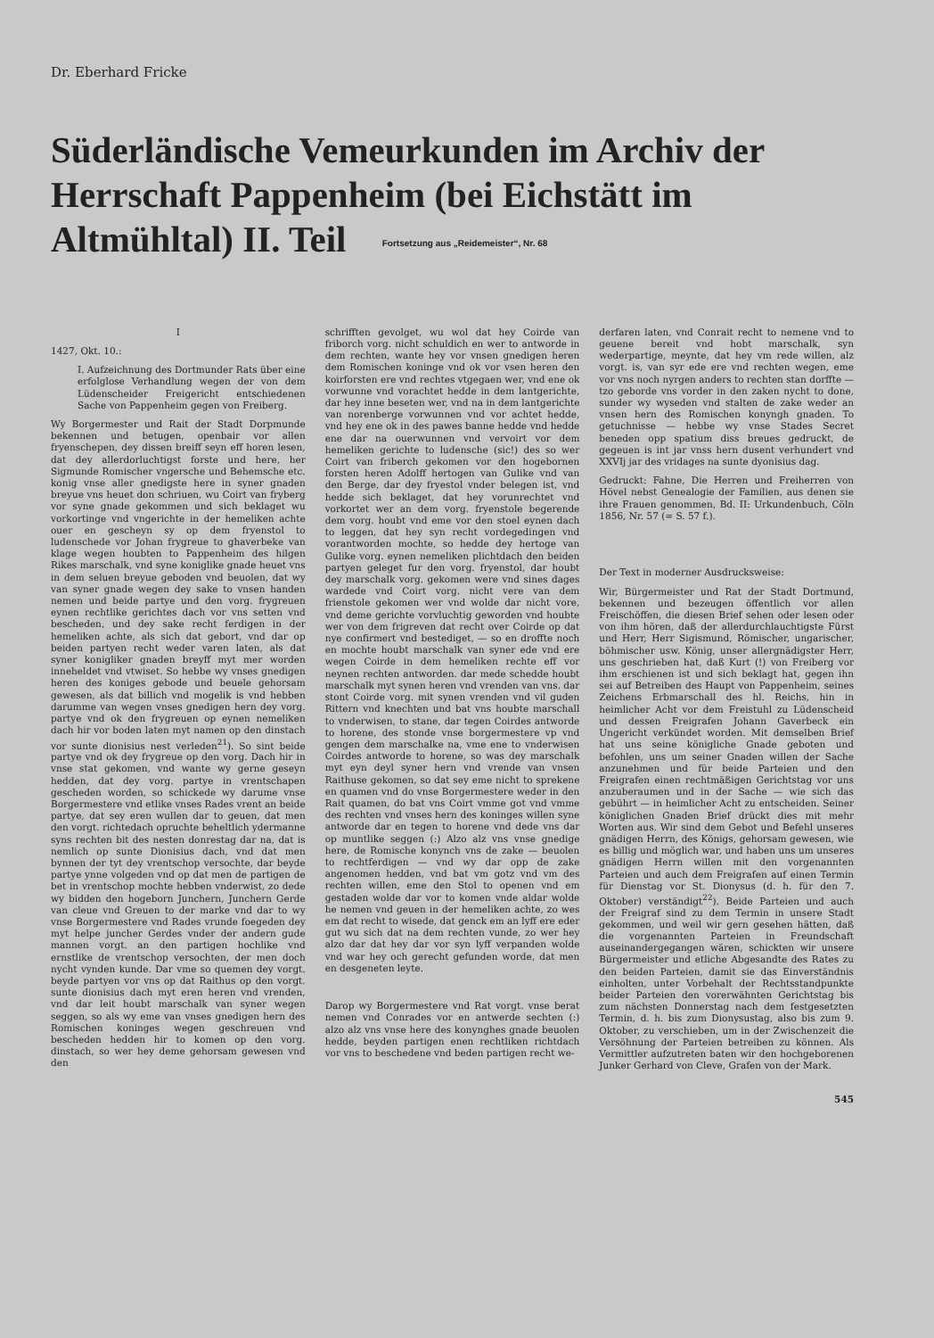Dr. Eberhard Fricke
Süderländische Vemeurkunden im Archiv der Herrschaft Pappenheim (bei Eichstätt im Altmühltal) II. Teil Fortsetzung aus „Reidemeister“, Nr. 68
I
1427, Okt. 10.:
I. Aufzeichnung des Dortmunder Rats über eine erfolglose Verhandlung wegen der von dem Lüdenscheider Freigericht entschiedenen Sache von Pappenheim gegen von Freiberg.
Wy Borgermester und Rait der Stadt Dorpmunde bekennen und betugen, openbair vor allen fryenschepen, dey dissen breiff seyn eff horen lesen, dat dey allerdorluchtigst forste und here, her Sigmunde Romischer vngersche und Behemsche etc. konig vnse aller gnedigste here in syner gnaden breyue vns heuet don schriuen, wu Coirt van fryberg vor syne gnade gekommen und sich beklaget wu vorkortinge vnd vngerichte in der hemeliken achte ouer en gescheyn sy op dem fryenstol to ludenschede vor Johan frygreue to ghaverbeke van klage wegen houbten to Pappenheim des hilgen Rikes marschalk, vnd syne koniglike gnade heuet vns in dem seluen breyue geboden vnd beuolen, dat wy van syner gnade wegen dey sake to vnsen handen nemen und beide partye und den vorg. frygreuen eynen rechtlike gerichtes dach vor vns setten vnd bescheden, und dey sake recht ferdigen in der hemeliken achte, als sich dat gebort, vnd dar op beiden partyen recht weder varen laten, als dat syner konigliker gnaden breyff myt mer worden inneheldet vnd vtwiset. So hebbe wy vnses gnedigen heren des koniges gebode und beuele gehorsam gewesen, als dat billich vnd mogelik is vnd hebben darumme van wegen vnses gnedigen hern dey vorg. partye vnd ok den frygreuen op eynen nemeliken dach hir vor boden laten myt namen op den dinstach vor sunte dionisius nest verleden<sup>21</sup>). So sint beide partye vnd ok dey frygreue op den vorg. Dach hir in vnse stat gekomen, vnd wante wy gerne geseyn hedden, dat dey vorg. partye in vrentschapen gescheden worden, so schickede wy darume vnse Borgermestere vnd etlike vnses Rades vrent an beide partye, dat sey eren wullen dar to geuen, dat men den vorgt. richtedach opruchte beheltlich ydermanne syns rechten bit des nesten donrestag dar na, dat is nemlich op sunte Dionisius dach, vnd dat men bynnen der tyt dey vrentschop versochte, dar beyde partye ynne volgeden vnd op dat men de partigen de bet in vrentschop mochte hebben vnderwist, zo dede wy bidden den hogeborn Junchern, Junchern Gerde van cleue vnd Greuen to der marke vnd dar to wy vnse Borgermestere vnd Rades vrunde foegeden dey myt helpe juncher Gerdes vnder der andern gude mannen vorgt. an den partigen hochlike vnd ernstlike de vrentschop versochten, der men doch nycht vynden kunde. Dar vme so quemen dey vorgt. beyde partyen vor vns op dat Raithus op den vorgt. sunte dionisius dach myt eren heren vnd vrenden, vnd dar leit houbt marschalk van syner wegen seggen, so als wy eme van vnses gnedigen hern des Romischen koninges wegen geschreuen vnd bescheden hedden hir to komen op den vorg. dinstach, so wer hey deme gehorsam gewesen vnd den
schrifften gevolget, wu wol dat hey Coirde van friborch vorg. nicht schuldich en wer to antworde in dem rechten, wante hey vor vnsen gnedigen heren dem Romischen koninge vnd ok vor vsen heren den koirforsten ere vnd rechtes vtgegaen wer, vnd ene ok vorwunne vnd vorachtet hedde in dem lantgerichte, dar hey inne beseten wer, vnd na in dem lantgerichte van norenberge vorwunnen vnd vor achtet hedde, vnd hey ene ok in des pawes banne hedde vnd hedde ene dar na ouerwunnen vnd vervoirt vor dem hemeliken gerichte to ludensche (sic!) des so wer Coirt van friberch gekomen vor den hogebornen forsten heren Adolff hertogen van Gulike vnd van den Berge, dar dey fryestol vnder belegen ist, vnd hedde sich beklaget, dat hey vorunrechtet vnd vorkortet wer an dem vorg. fryenstole begerende dem vorg. houbt vnd eme vor den stoel eynen dach to leggen, dat hey syn recht vordegedingen vnd vorantworden mochte, so hedde dey hertoge van Gulike vorg. eynen nemeliken plichtdach den beiden partyen geleget fur den vorg. fryenstol, dar houbt dey marschalk vorg. gekomen were vnd sines dages wardede vnd Coirt vorg. nicht vere van dem frienstole gekomen wer vnd wolde dar nicht vore, vnd deme gerichte vorvluchtig geworden vnd houbte wer von dem frigreven dat recht over Coirde op dat nye confirmert vnd bestediget, — so en droffte noch en mochte houbt marschalk van syner ede vnd ere wegen Coirde in dem hemeliken rechte eff vor neynen rechten antworden. dar mede schedde houbt marschalk myt synen heren vnd vrenden van vns. dar stont Coirde vorg. mit synen vrenden vnd vil guden Rittern vnd knechten und bat vns houbte marschall to vnderwisen, to stane, dar tegen Coirdes antworde to horene, des stonde vnse borgermestere vp vnd gengen dem marschalke na, vme ene to vnderwisen Coirdes antworde to horene, so was dey marschalk myt eyn deyl syner hern vnd vrende van vnsen Raithuse gekomen, so dat sey eme nicht to sprekene en quamen vnd do vnse Borgermestere weder in den Rait quamen, do bat vns Coirt vmme got vnd vmme des rechten vnd vnses hern des koninges willen syne antworde dar en tegen to horene vnd dede vns dar op muntlike seggen (:) Alzo alz vns vnse gnedige here, de Romische konynch vns de zake — beuolen to rechtferdigen — vnd wy dar opp de zake angenomen hedden, vnd bat vm gotz vnd vm des rechten willen, eme den Stol to openen vnd em gestaden wolde dar vor to komen vnde aldar wolde he nemen vnd geuen in der hemeliken achte, zo wes em dat recht to wisede, dat genck em an lyff ere eder gut wu sich dat na dem rechten vunde, zo wer hey alzo dar dat hey dar vor syn lyff verpanden wolde vnd war hey och gerecht gefunden worde, dat men en desgeneten leyte.
Darop wy Borgermestere vnd Rat vorgt. vnse berat nemen vnd Conrades vor en antwerde sechten (:) alzo alz vns vnse here des konynghes gnade beuolen hedde, beyden partigen enen rechtliken richtdach vor vns to beschedene vnd beden partigen recht we-
derfaren laten, vnd Conrait recht to nemene vnd to geuene bereit vnd hobt marschalk, syn wederpartige, meynte, dat hey vm rede willen, alz vorgt. is, van syr ede ere vnd rechten wegen, eme vor vns noch nyrgen anders to rechten stan dorffte — tzo geborde vns vorder in den zaken nycht to done, sunder wy wyseden vnd stalten de zake weder an vnsen hern des Romischen konyngh gnaden. To getuchnisse — hebbe wy vnse Stades Secret beneden opp spatium diss breues gedruckt, de gegeuen is int jar vnss hern dusent verhundert vnd XXVIj jar des vridages na sunte dyonisius dag.
Gedruckt: Fahne, Die Herren und Freiherren von Hövel nebst Genealogie der Familien, aus denen sie ihre Frauen genommen, Bd. II: Urkundenbuch, Cöln 1856, Nr. 57 (= S. 57 f.).
Der Text in moderner Ausdrucksweise:
Wir, Bürgermeister und Rat der Stadt Dortmund, bekennen und bezeugen öffentlich vor allen Freischöffen, die diesen Brief sehen oder lesen oder von ihm hören, daß der allerdurchlauchtigste Fürst und Herr, Herr Sigismund, Römischer, ungarischer, böhmischer usw. König, unser allergnädigster Herr, uns geschrieben hat, daß Kurt (!) von Freiberg vor ihm erschienen ist und sich beklagt hat, gegen ihn sei auf Betreiben des Haupt von Pappenheim, seines Zeichens Erbmarschall des hl. Reichs, hin in heimlicher Acht vor dem Freistuhl zu Lüdenscheid und dessen Freigrafen Johann Gaverbeck ein Ungericht verkündet worden. Mit demselben Brief hat uns seine königliche Gnade geboten und befohlen, uns um seiner Gnaden willen der Sache anzunehmen und für beide Parteien und den Freigrafen einen rechtmäßigen Gerichtstag vor uns anzuberaumen und in der Sache — wie sich das gebührt — in heimlicher Acht zu entscheiden. Seiner königlichen Gnaden Brief drückt dies mit mehr Worten aus. Wir sind dem Gebot und Befehl unseres gnädigen Herrn, des Königs, gehorsam gewesen, wie es billig und möglich war, und haben uns um unseres gnädigen Herrn willen mit den vorgenannten Parteien und auch dem Freigrafen auf einen Termin für Dienstag vor St. Dionysus (d. h. für den 7. Oktober) verständigt<sup>22</sup>). Beide Parteien und auch der Freigraf sind zu dem Termin in unsere Stadt gekommen, und weil wir gern gesehen hätten, daß die vorgenannten Parteien in Freundschaft auseinandergegangen wären, schickten wir unsere Bürgermeister und etliche Abgesandte des Rates zu den beiden Parteien, damit sie das Einverständnis einholten, unter Vorbehalt der Rechtsstandpunkte beider Parteien den vorerwähnten Gerichtstag bis zum nächsten Donnerstag nach dem festgesetzten Termin, d. h. bis zum Dionysustag, also bis zum 9. Oktober, zu verschieben, um in der Zwischenzeit die Versöhnung der Parteien betreiben zu können. Als Vermittler aufzutreten baten wir den hochgeborenen Junker Gerhard von Cleve, Grafen von der Mark.
545